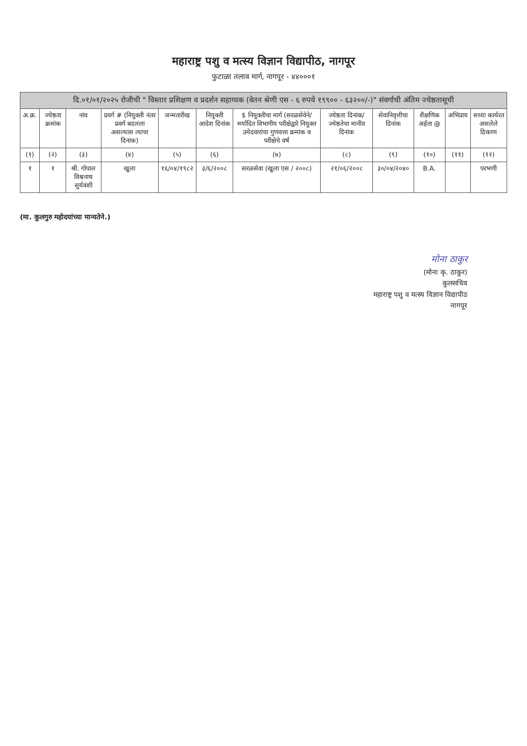महाराष्ट्र पशु व मत्स्य विज्ञान विद्यापीठ, नागपूर
फुटाळा तलाव मार्ग, नागपूर - ४४०००१
| दि.०१/०१/२०२५ रोजीची " विस्तार प्रशिक्षण व प्रदर्शन सहाय्यक (वेतन श्रेणी एस - ६ रुपये १९९०० - ६३२००/-)" संवर्गाची अंतिम ज्येष्ठतासूची | | | | | | | | | | | |
| --- | --- | --- | --- | --- | --- | --- | --- | --- | --- | --- | --- |
| अ.क्र. | ज्येष्ठता क्रमांक | नांव | प्रवर्ग # (नियुक्ती नंतर प्रवर्ग बदलला असल्यास त्याचा दिनांक) | जन्मतारीख | नियुक्ती आदेश दिनांक | $ नियुक्तीचा मार्ग (सरळसेवेने/ मर्यादित विभागीय परीक्षेद्वारे नियुक्त उमेदवारांचा गुणवत्ता क्रमांक व परीक्षेचे वर्ष | ज्येष्ठता दिनांक/ ज्येष्ठतेचा मानीव दिनांक | सेवानिवृत्तीचा दिनांक | शैक्षणिक अर्हता @ | अभिप्राय | सध्या कार्यरत असलेले ठिकाण |
| (१) | (२) | (३) | (४) | (५) | (६) | (७) | (८) | (९) | (१०) | (११) | (१२) |
| १ | १ | श्री. गोपाल विश्वनाथ सुर्यवंशी | खुला | १६/०४/१९८२ | ३/६/२००८ | सरळसेवा (खुला एस / २००८) | २१/०६/२००८ | ३०/०४/२०४० | B.A. | | परभणी |
(मा. कुलगुरु महोदयांच्या मान्यतेने.)
मोना ठाकुर
(मोना कृ. ठाकुर)
कुलसचिव
महाराष्ट्र पशु व मत्स्य विज्ञान विद्यापीठ
नागपूर